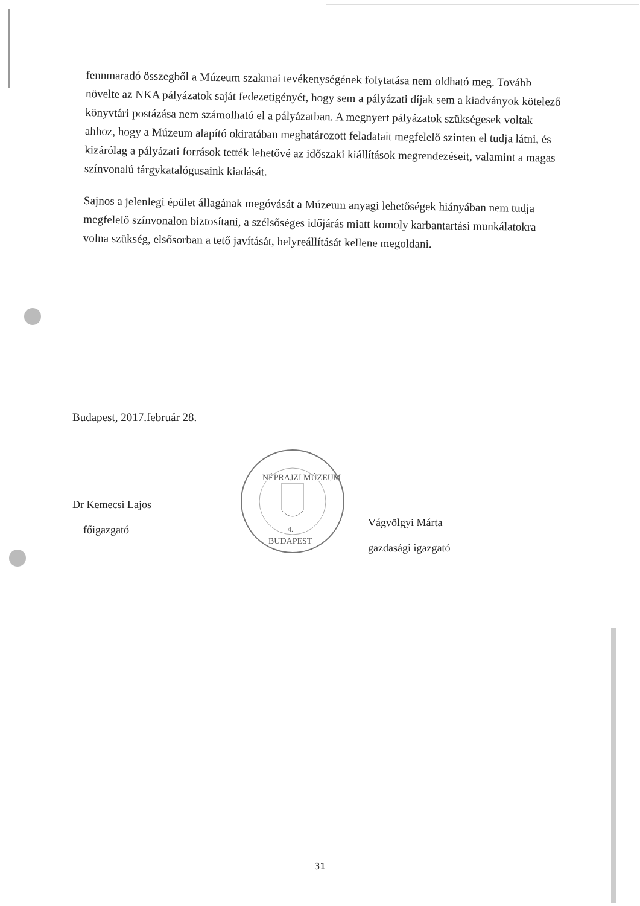fennmaradó összegből a Múzeum szakmai tevékenységének folytatása nem oldható meg. Tovább növelte az NKA pályázatok saját fedezetigényét, hogy sem a pályázati díjak sem a kiadványok kötelező könyvtári postázása nem számolható el a pályázatban. A megnyert pályázatok szükségesek voltak ahhoz, hogy a Múzeum alapító okiratában meghatározott feladatait megfelelő szinten el tudja látni, és kizárólag a pályázati források tették lehetővé az időszaki kiállítások megrendezéseit, valamint a magas színvonalú tárgykatalógusaink kiadását.
Sajnos a jelenlegi épület állagának megóvását a Múzeum anyagi lehetőségek hiányában nem tudja megfelelő színvonalon biztosítani, a szélsőséges időjárás miatt komoly karbantartási munkálatokra volna szükség, elsősorban a tető javítását, helyreállítását kellene megoldani.
Budapest, 2017.február 28.
Dr Kemecsi Lajos
főigazgató
NÉPRAJZI MÚZEUM
4.
BUDAPEST
Vágvölgyi Márta
gazdasági igazgató
31